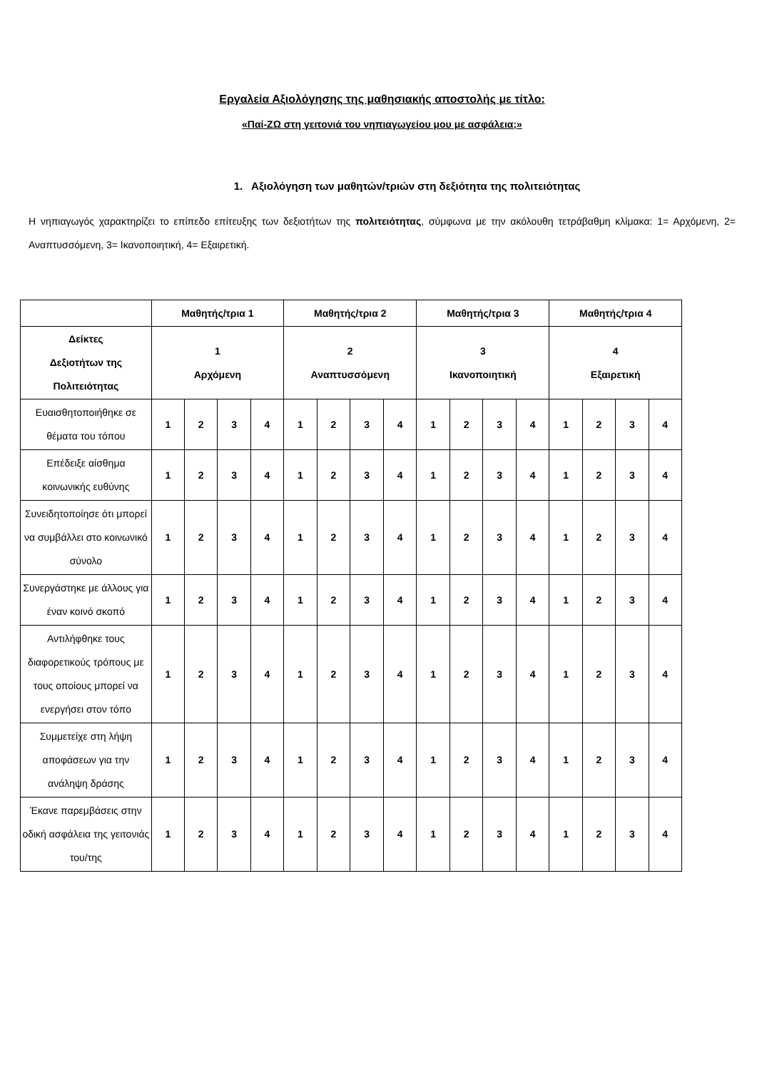Εργαλεία Αξιολόγησης της μαθησιακής αποστολής με τίτλο:
«Παί-ΖΩ στη γειτονιά του νηπιαγωγείου μου με ασφάλεια;»
1. Αξιολόγηση των μαθητών/τριών στη δεξιότητα της πολιτειότητας
Η νηπιαγωγός χαρακτηρίζει το επίπεδο επίτευξης των δεξιοτήτων της πολιτειότητας, σύμφωνα με την ακόλουθη τετράβαθμη κλίμακα: 1= Αρχόμενη, 2= Αναπτυσσόμενη, 3= Ικανοποιητική, 4= Εξαιρετική.
| | Μαθητής/τρια 1 | | | | Μαθητής/τρια 2 | | | | Μαθητής/τρια 3 | | | | Μαθητής/τρια 4 | | | |
| --- | --- | --- | --- | --- | --- | --- | --- | --- | --- | --- | --- | --- | --- | --- | --- | --- |
| Δείκτες Δεξιοτήτων της Πολιτειότητας | 1 Αρχόμενη | | | | 2 Αναπτυσσόμενη | | | | 3 Ικανοποιητική | | | | 4 Εξαιρετική | | | |
| Ευαισθητοποιήθηκε σε θέματα του τόπου | 1 | 2 | 3 | 4 | 1 | 2 | 3 | 4 | 1 | 2 | 3 | 4 | 1 | 2 | 3 | 4 |
| Επέδειξε αίσθημα κοινωνικής ευθύνης | 1 | 2 | 3 | 4 | 1 | 2 | 3 | 4 | 1 | 2 | 3 | 4 | 1 | 2 | 3 | 4 |
| Συνειδητοποίησε ότι μπορεί να συμβάλλει στο κοινωνικό σύνολο | 1 | 2 | 3 | 4 | 1 | 2 | 3 | 4 | 1 | 2 | 3 | 4 | 1 | 2 | 3 | 4 |
| Συνεργάστηκε με άλλους για έναν κοινό σκοπό | 1 | 2 | 3 | 4 | 1 | 2 | 3 | 4 | 1 | 2 | 3 | 4 | 1 | 2 | 3 | 4 |
| Αντιλήφθηκε τους διαφορετικούς τρόπους με τους οποίους μπορεί να ενεργήσει στον τόπο | 1 | 2 | 3 | 4 | 1 | 2 | 3 | 4 | 1 | 2 | 3 | 4 | 1 | 2 | 3 | 4 |
| Συμμετείχε στη λήψη αποφάσεων για την ανάληψη δράσης | 1 | 2 | 3 | 4 | 1 | 2 | 3 | 4 | 1 | 2 | 3 | 4 | 1 | 2 | 3 | 4 |
| Έκανε παρεμβάσεις στην οδική ασφάλεια της γειτονιάς του/της | 1 | 2 | 3 | 4 | 1 | 2 | 3 | 4 | 1 | 2 | 3 | 4 | 1 | 2 | 3 | 4 |